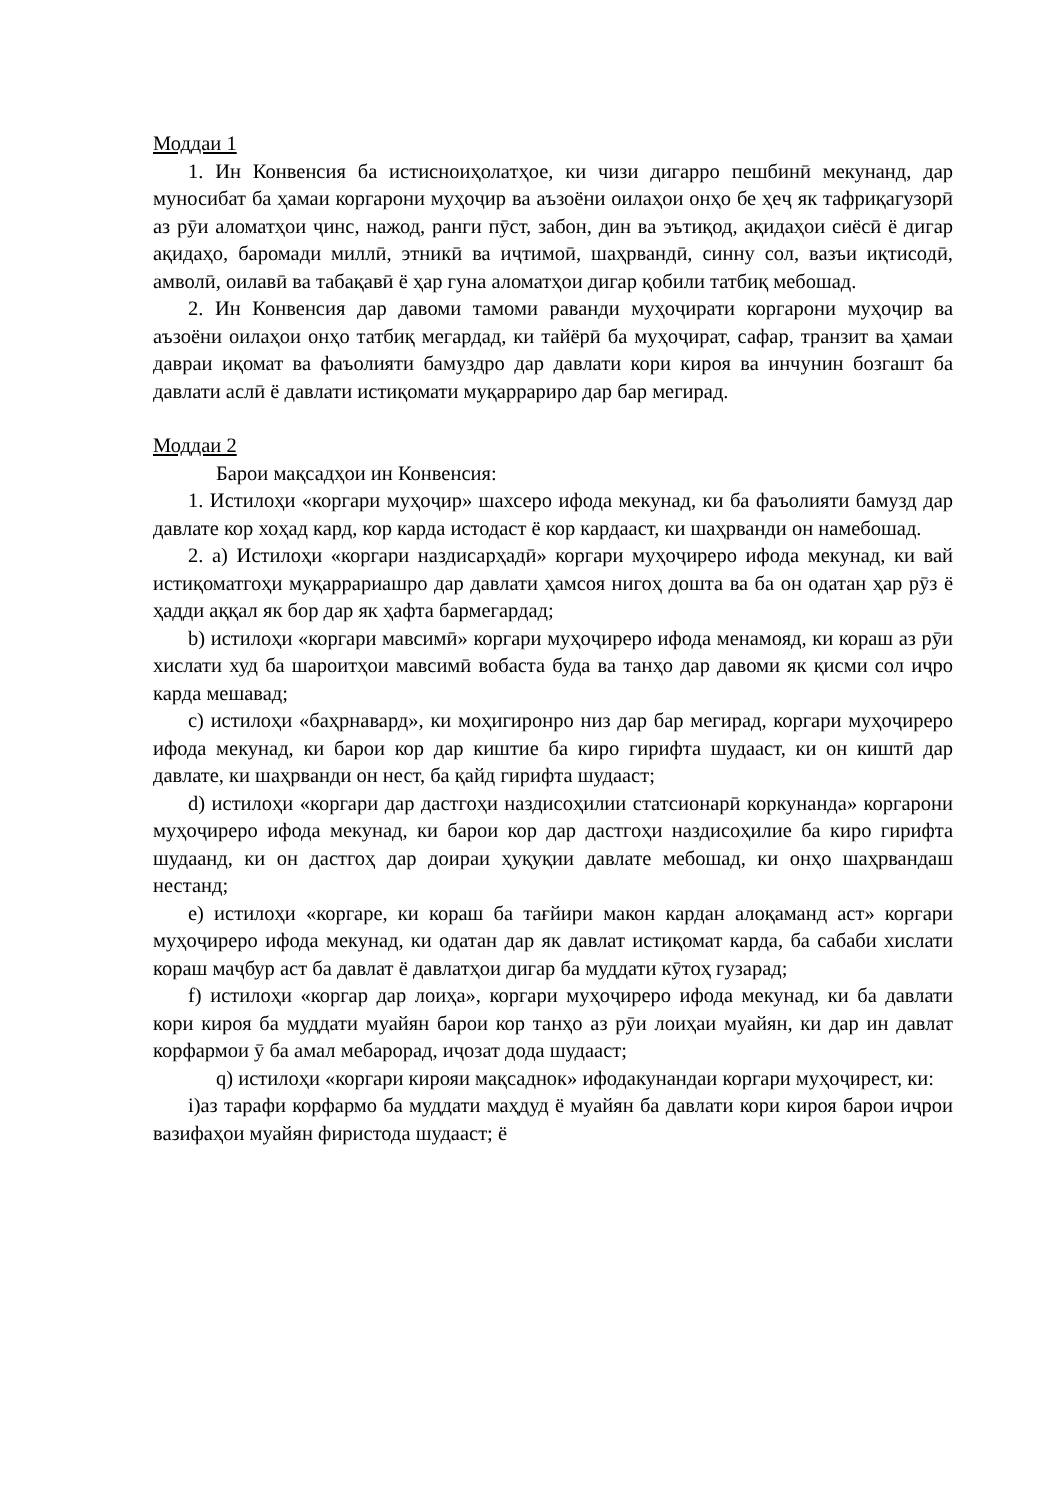Моддаи 1
1. Ин Конвенсия ба истисноиҳолатҳое, ки чизи дигарро пешбинӣ мекунанд, дар муносибат ба ҳамаи коргарони муҳоҷир ва аъзоёни оилаҳои онҳо бе ҳеҷ як тафриқагузорӣ аз рӯи аломатҳои ҷинс, нажод, ранги пӯст, забон, дин ва эътиқод, ақидаҳои сиёсӣ ё дигар ақидаҳо, баромади миллӣ, этникӣ ва иҷтимоӣ, шаҳрвандӣ, синну сол, вазъи иқтисодӣ, амволӣ, оилавӣ ва табақавӣ ё ҳар гуна аломатҳои дигар қобили татбиқ мебошад.
2. Ин Конвенсия дар давоми тамоми раванди муҳоҷирати коргарони муҳоҷир ва аъзоёни оилаҳои онҳо татбиқ мегардад, ки тайёрӣ ба муҳоҷират, сафар, транзит ва ҳамаи давраи иқомат ва фаъолияти бамуздро дар давлати кори кироя ва инчунин бозгашт ба давлати аслӣ ё давлати истиқомати муқаррариро дар бар мегирад.
Моддаи 2
Барои мақсадҳои ин Конвенсия:
1. Истилоҳи «коргари муҳоҷир» шахсеро ифода мекунад, ки ба фаъолияти бамузд дар давлате кор хоҳад кард, кор карда истодаст ё кор кардааст, ки шаҳрванди он намебошад.
2. a) Истилоҳи «коргари наздисарҳадӣ» коргари муҳоҷиреро ифода мекунад, ки вай истиқоматгоҳи муқаррариашро дар давлати ҳамсоя нигоҳ дошта ва ба он одатан ҳар рӯз ё ҳадди аққал як бор дар як ҳафта бармегардад;
b) истилоҳи «коргари мавсимӣ» коргари муҳоҷиреро ифода менамояд, ки кораш аз рӯи хислати худ ба шароитҳои мавсимӣ вобаста буда ва танҳо дар давоми як қисми сол иҷро карда мешавад;
c) истилоҳи «баҳрнавард», ки моҳигиронро низ дар бар мегирад, коргари муҳоҷиреро ифода мекунад, ки барои кор дар киштие ба киро гирифта шудааст, ки он киштӣ дар давлате, ки шаҳрванди он нест, ба қайд гирифта шудааст;
d) истилоҳи «коргари дар дастгоҳи наздисоҳилии статсионарӣ коркунанда» коргарони муҳоҷиреро ифода мекунад, ки барои кор дар дастгоҳи наздисоҳилие ба киро гирифта шудаанд, ки он дастгоҳ дар доираи ҳуқуқии давлате мебошад, ки онҳо шаҳрвандаш нестанд;
e) истилоҳи «коргаре, ки кораш ба тағйири макон кардан алоқаманд аст» коргари муҳоҷиреро ифода мекунад, ки одатан дар як давлат истиқомат карда, ба сабаби хислати кораш маҷбур аст ба давлат ё давлатҳои дигар ба муддати кӯтоҳ гузарад;
f) истилоҳи «коргар дар лоиҳа», коргари муҳоҷиреро ифода мекунад, ки ба давлати кори кироя ба муддати муайян барои кор танҳо аз рӯи лоиҳаи муайян, ки дар ин давлат корфармои ӯ ба амал мебарорад, иҷозат дода шудааст;
q) истилоҳи «коргари кирояи мақсаднок» ифодакунандаи коргари муҳоҷирест, ки:
i)аз тарафи корфармо ба муддати маҳдуд ё муайян ба давлати кори кироя барои иҷрои вазифаҳои муайян фиристода шудааст; ё